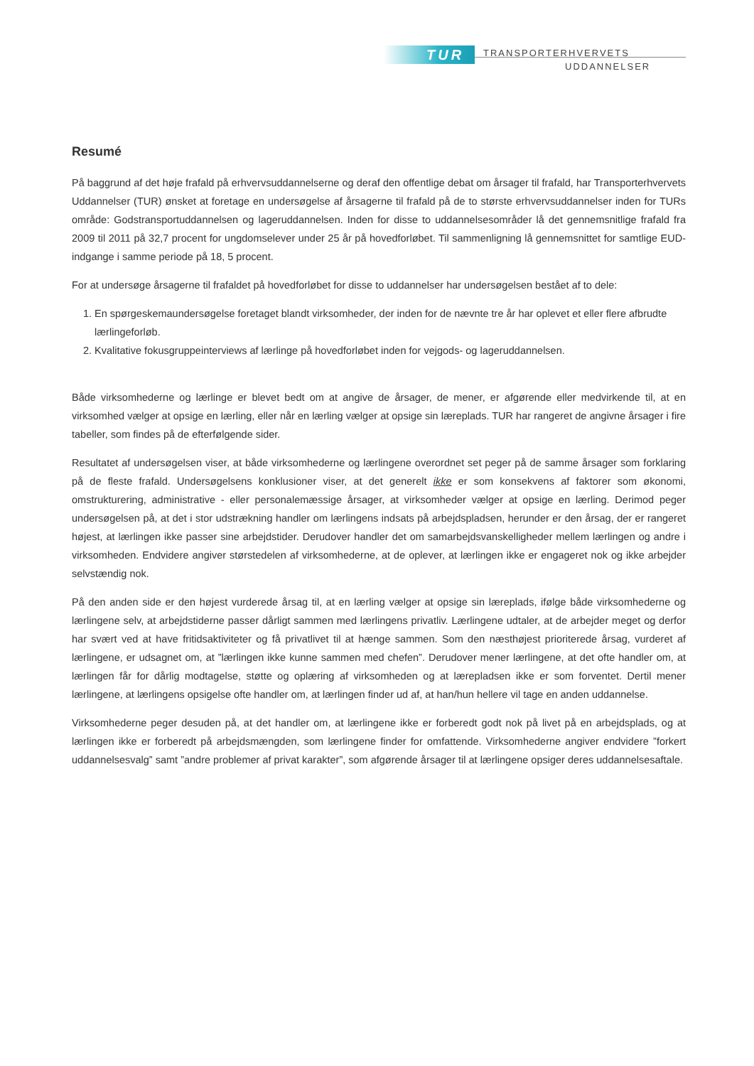TUR TRANSPORTERHVERVETS
UDDANNELSER
Resumé
På baggrund af det høje frafald på erhvervsuddannelserne og deraf den offentlige debat om årsager til frafald, har Transporterhvervets Uddannelser (TUR) ønsket at foretage en undersøgelse af årsagerne til frafald på de to største erhvervsuddannelser inden for TURs område: Godstransportuddannelsen og lageruddannelsen. Inden for disse to uddannelsesområder lå det gennemsnitlige frafald fra 2009 til 2011 på 32,7 procent for ungdomselever under 25 år på hovedforløbet. Til sammenligning lå gennemsnittet for samtlige EUD-indgange i samme periode på 18, 5 procent.
For at undersøge årsagerne til frafaldet på hovedforløbet for disse to uddannelser har undersøgelsen bestået af to dele:
1. En spørgeskemaundersøgelse foretaget blandt virksomheder, der inden for de nævnte tre år har oplevet et eller flere afbrudte lærlingeforløb.
2. Kvalitative fokusgruppeinterviews af lærlinge på hovedforløbet inden for vejgods- og lageruddannelsen.
Både virksomhederne og lærlinge er blevet bedt om at angive de årsager, de mener, er afgørende eller medvirkende til, at en virksomhed vælger at opsige en lærling, eller når en lærling vælger at opsige sin læreplads. TUR har rangeret de angivne årsager i fire tabeller, som findes på de efterfølgende sider.
Resultatet af undersøgelsen viser, at både virksomhederne og lærlingene overordnet set peger på de samme årsager som forklaring på de fleste frafald. Undersøgelsens konklusioner viser, at det generelt ikke er som konsekvens af faktorer som økonomi, omstrukturering, administrative - eller personalemæssige årsager, at virksomheder vælger at opsige en lærling. Derimod peger undersøgelsen på, at det i stor udstrækning handler om lærlingens indsats på arbejdspladsen, herunder er den årsag, der er rangeret højest, at lærlingen ikke passer sine arbejdstider. Derudover handler det om samarbejdsvanskelligheder mellem lærlingen og andre i virksomheden. Endvidere angiver størstedelen af virksomhederne, at de oplever, at lærlingen ikke er engageret nok og ikke arbejder selvstændig nok.
På den anden side er den højest vurderede årsag til, at en lærling vælger at opsige sin læreplads, ifølge både virksomhederne og lærlingene selv, at arbejdstiderne passer dårligt sammen med lærlingens privatliv. Lærlingene udtaler, at de arbejder meget og derfor har svært ved at have fritidsaktiviteter og få privatlivet til at hænge sammen. Som den næsthøjest prioriterede årsag, vurderet af lærlingene, er udsagnet om, at ”lærlingen ikke kunne sammen med chefen”. Derudover mener lærlingene, at det ofte handler om, at lærlingen får for dårlig modtagelse, støtte og oplæring af virksomheden og at lærepladsen ikke er som forventet. Dertil mener lærlingene, at lærlingens opsigelse ofte handler om, at lærlingen finder ud af, at han/hun hellere vil tage en anden uddannelse.
Virksomhederne peger desuden på, at det handler om, at lærlingene ikke er forberedt godt nok på livet på en arbejdsplads, og at lærlingen ikke er forberedt på arbejdsmængden, som lærlingene finder for omfattende. Virksomhederne angiver endvidere ”forkert uddannelsesvalg” samt ”andre problemer af privat karakter”, som afgørende årsager til at lærlingene opsiger deres uddannelsesaftale.